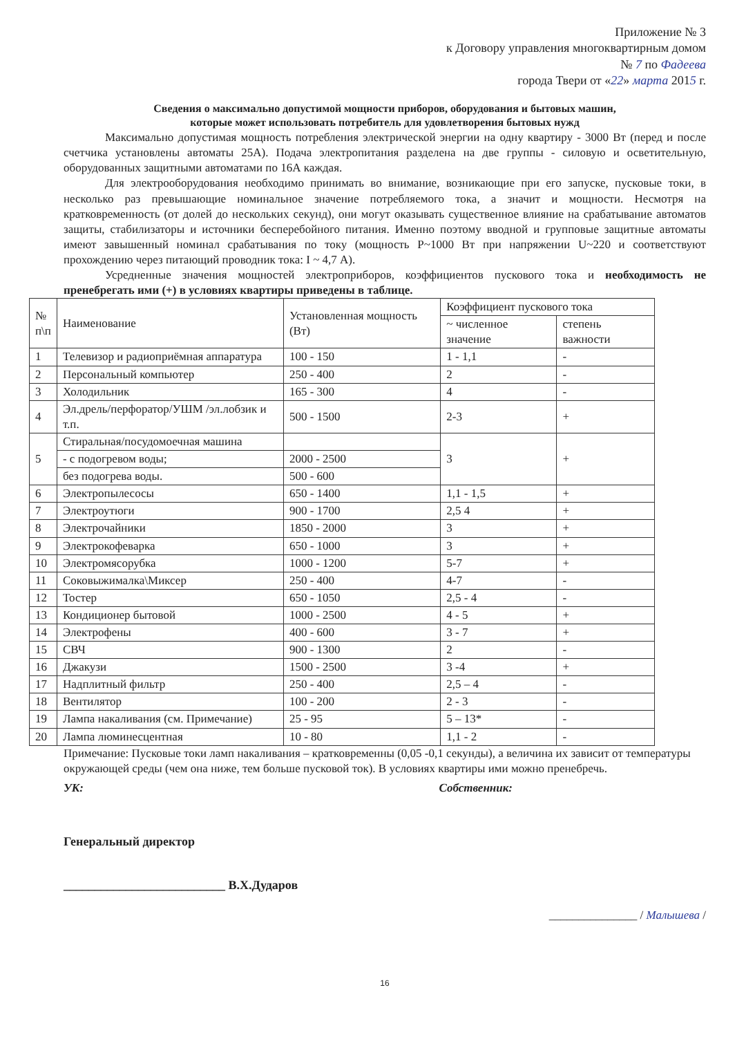Приложение № 3
к Договору управления многоквартирным домом
№ 7 по Фадеева
города Твери от «22» марта 2015 г.
Сведения о максимально допустимой мощности приборов, оборудования и бытовых машин,
которые может использовать потребитель для удовлетворения бытовых нужд
Максимально допустимая мощность потребления электрической энергии на одну квартиру - 3000 Вт (перед и после счетчика установлены автоматы 25А). Подача электропитания разделена на две группы - силовую и осветительную, оборудованных защитными автоматами по 16А каждая.
Для электрооборудования необходимо принимать во внимание, возникающие при его запуске, пусковые токи, в несколько раз превышающие номинальное значение потребляемого тока, а значит и мощности. Несмотря на кратковременность (от долей до нескольких секунд), они могут оказывать существенное влияние на срабатывание автоматов защиты, стабилизаторы и источники бесперебойного питания. Именно поэтому вводной и групповые защитные автоматы имеют завышенный номинал срабатывания по току (мощность P~1000 Вт при напряжении U~220 и соответствуют прохождению через питающий проводник тока: I ~ 4,7 А).
Усредненные значения мощностей электроприборов, коэффициентов пускового тока и необходимость не пренебрегать ими (+) в условиях квартиры приведены в таблице.
| № п\п | Наименование | Установленная мощность (Вт) | Коэффициент пускового тока | |
| --- | --- | --- | --- | --- |
| | | | ~ численное значение | степень важности |
| 1 | Телевизор и радиоприёмная аппаратура | 100 - 150 | 1 - 1,1 | - |
| 2 | Персональный компьютер | 250 - 400 | 2 | - |
| 3 | Холодильник | 165 - 300 | 4 | - |
| 4 | Эл.дрель/перфоратор/УШМ /эл.лобзик и т.п. | 500 - 1500 | 2-3 | + |
| 5 | Стиральная/посудомоечная машина | | 3 | + |
| | - с подогревом воды; | 2000 - 2500 | | |
| | без подогрева воды. | 500 - 600 | | |
| 6 | Электропылесосы | 650 - 1400 | 1,1 - 1,5 | + |
| 7 | Электроутюги | 900 - 1700 | 2,5 4 | + |
| 8 | Электрочайники | 1850 - 2000 | 3 | + |
| 9 | Электрокофеварка | 650 - 1000 | 3 | + |
| 10 | Электромясорубка | 1000 - 1200 | 5-7 | + |
| 11 | Соковыжималка\Миксер | 250 - 400 | 4-7 | - |
| 12 | Тостер | 650 - 1050 | 2,5 - 4 | - |
| 13 | Кондиционер бытовой | 1000 - 2500 | 4 - 5 | + |
| 14 | Электрофены | 400 - 600 | 3 - 7 | + |
| 15 | СВЧ | 900 - 1300 | 2 | - |
| 16 | Джакузи | 1500 - 2500 | 3 -4 | + |
| 17 | Надплитный фильтр | 250 - 400 | 2,5 – 4 | - |
| 18 | Вентилятор | 100 - 200 | 2 - 3 | - |
| 19 | Лампа накаливания (см. Примечание) | 25 - 95 | 5 – 13* | - |
| 20 | Лампа люминесцентная | 10 - 80 | 1,1 - 2 | - |
Примечание: Пусковые токи ламп накаливания – кратковременны (0,05 -0,1 секунды), а величина их зависит от температуры окружающей среды (чем она ниже, тем больше пусковой ток). В условиях квартиры ими можно пренебречь.
УК: Собственник:
Генеральный директор
__________________________ В.Х.Дударов
_______________ / Малышева /
16